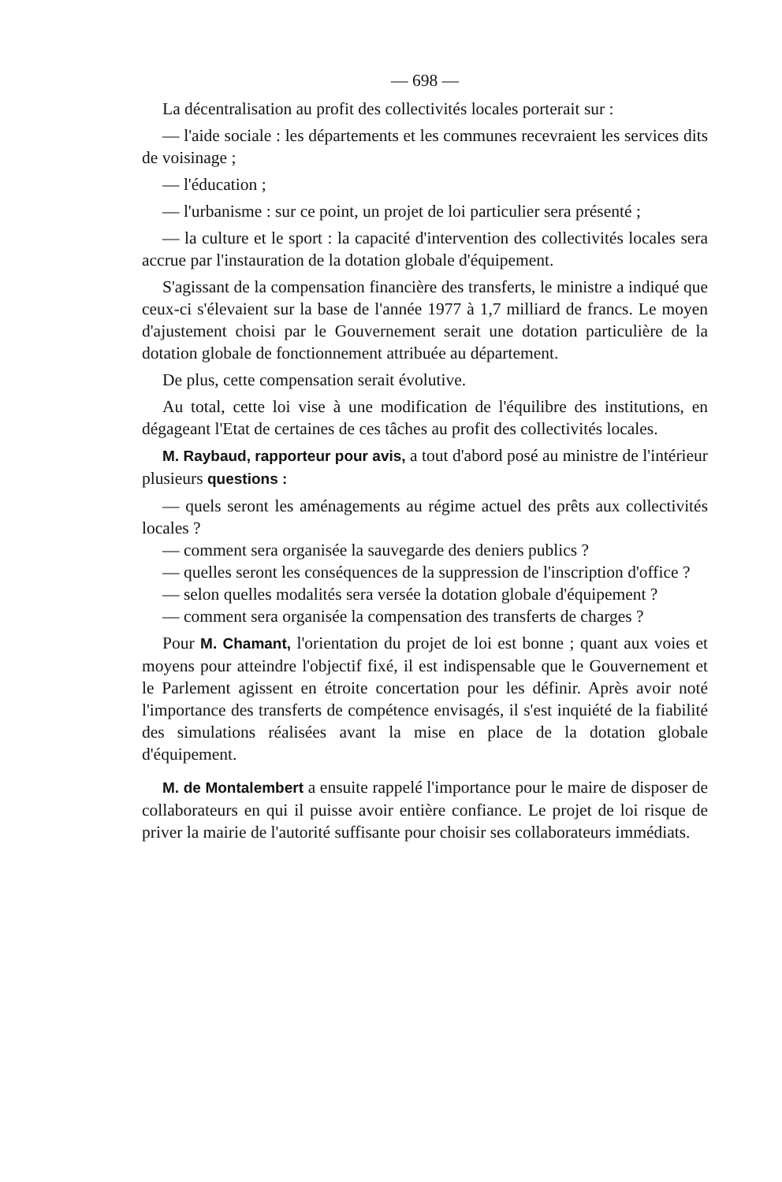— 698 —
La décentralisation au profit des collectivités locales porterait sur :
— l'aide sociale : les départements et les communes recevraient les services dits de voisinage ;
— l'éducation ;
— l'urbanisme : sur ce point, un projet de loi particulier sera présenté ;
— la culture et le sport : la capacité d'intervention des collectivités locales sera accrue par l'instauration de la dotation globale d'équipement.
S'agissant de la compensation financière des transferts, le ministre a indiqué que ceux-ci s'élevaient sur la base de l'année 1977 à 1,7 milliard de francs. Le moyen d'ajustement choisi par le Gouvernement serait une dotation particulière de la dotation globale de fonctionnement attribuée au département.
De plus, cette compensation serait évolutive.
Au total, cette loi vise à une modification de l'équilibre des institutions, en dégageant l'Etat de certaines de ces tâches au profit des collectivités locales.
M. Raybaud, rapporteur pour avis, a tout d'abord posé au ministre de l'intérieur plusieurs questions :
— quels seront les aménagements au régime actuel des prêts aux collectivités locales ?
— comment sera organisée la sauvegarde des deniers publics ?
— quelles seront les conséquences de la suppression de l'inscription d'office ?
— selon quelles modalités sera versée la dotation globale d'équipement ?
— comment sera organisée la compensation des transferts de charges ?
Pour M. Chamant, l'orientation du projet de loi est bonne ; quant aux voies et moyens pour atteindre l'objectif fixé, il est indispensable que le Gouvernement et le Parlement agissent en étroite concertation pour les définir. Après avoir noté l'importance des transferts de compétence envisagés, il s'est inquiété de la fiabilité des simulations réalisées avant la mise en place de la dotation globale d'équipement.
M. de Montalembert a ensuite rappelé l'importance pour le maire de disposer de collaborateurs en qui il puisse avoir entière confiance. Le projet de loi risque de priver la mairie de l'autorité suffisante pour choisir ses collaborateurs immédiats.